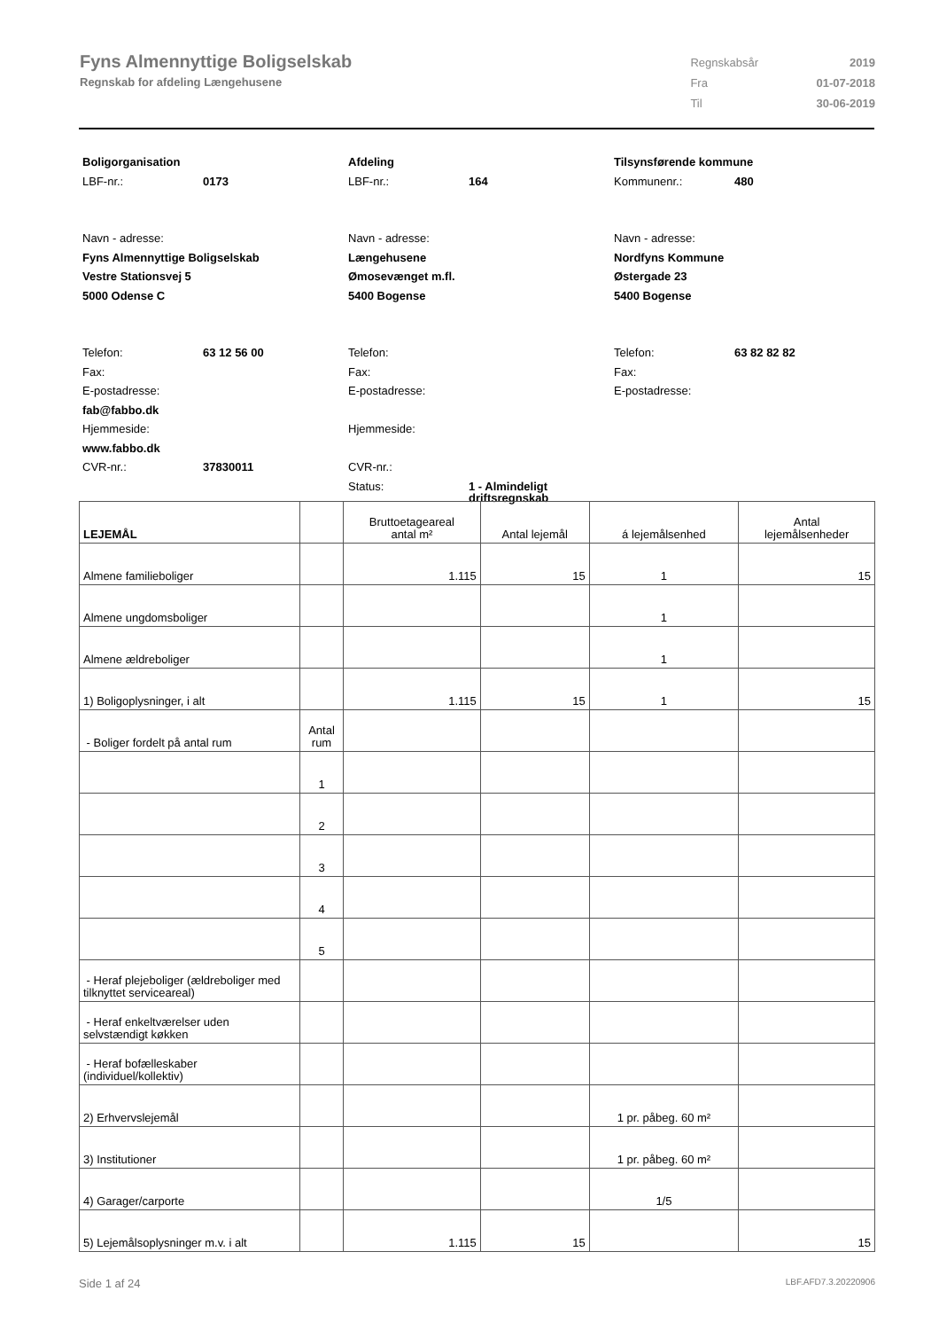Fyns Almennyttige Boligselskab
Regnskab for afdeling Længehusene
| Regnskabsår | 2019 |
| Fra | 01-07-2018 |
| Til | 30-06-2019 |
Boligorganisation
LBF-nr.: 0173
Navn - adresse:
Fyns Almennyttige Boligselskab
Vestre Stationsvej 5
5000 Odense C
Telefon: 63 12 56 00
Fax:
E-postadresse:
fab@fabbo.dk
Hjemmeside:
www.fabbo.dk
CVR-nr.: 37830011
Afdeling
LBF-nr.: 164
Navn - adresse:
Længehusene
Ømosevænget m.fl.
5400 Bogense
Telefon:
Fax:
E-postadresse:
Hjemmeside:
CVR-nr.:
Status: 1 - Almindeligt
driftsregnskab
Tilsynsførende kommune
Kommunenr.: 480
Navn - adresse:
Nordfyns Kommune
Østergade 23
5400 Bogense
Telefon: 63 82 82 82
Fax:
E-postadresse:
| LEJEMÅL | | Bruttoetageareal antal m² | Antal lejemål | á lejemålsenhed | Antal lejemålsenheder |
| --- | --- | --- | --- | --- | --- |
| Almene familieboliger | | 1.115 | 15 | 1 | 15 |
| Almene ungdomsboliger | | | | 1 | |
| Almene ældreboliger | | | | 1 | |
| 1) Boligoplysninger, i alt | | 1.115 | 15 | 1 | 15 |
| - Boliger fordelt på antal rum | Antal rum | | | | |
| | 1 | | | | |
| | 2 | | | | |
| | 3 | | | | |
| | 4 | | | | |
| | 5 | | | | |
| - Heraf plejeboliger (ældreboliger med tilknyttet serviceareal) | | | | | |
| - Heraf enkeltværelser uden selvstændigt køkken | | | | | |
| - Heraf bofælleskaber (individuel/kollektiv) | | | | | |
| 2) Erhvervslejemål | | | | 1 pr. påbeg. 60 m² | |
| 3) Institutioner | | | | 1 pr. påbeg. 60 m² | |
| 4) Garager/carporte | | | | 1/5 | |
| 5) Lejemålsoplysninger m.v. i alt | | 1.115 | 15 | | 15 |
Side 1 af 24 LBF.AFD7.3.20220906